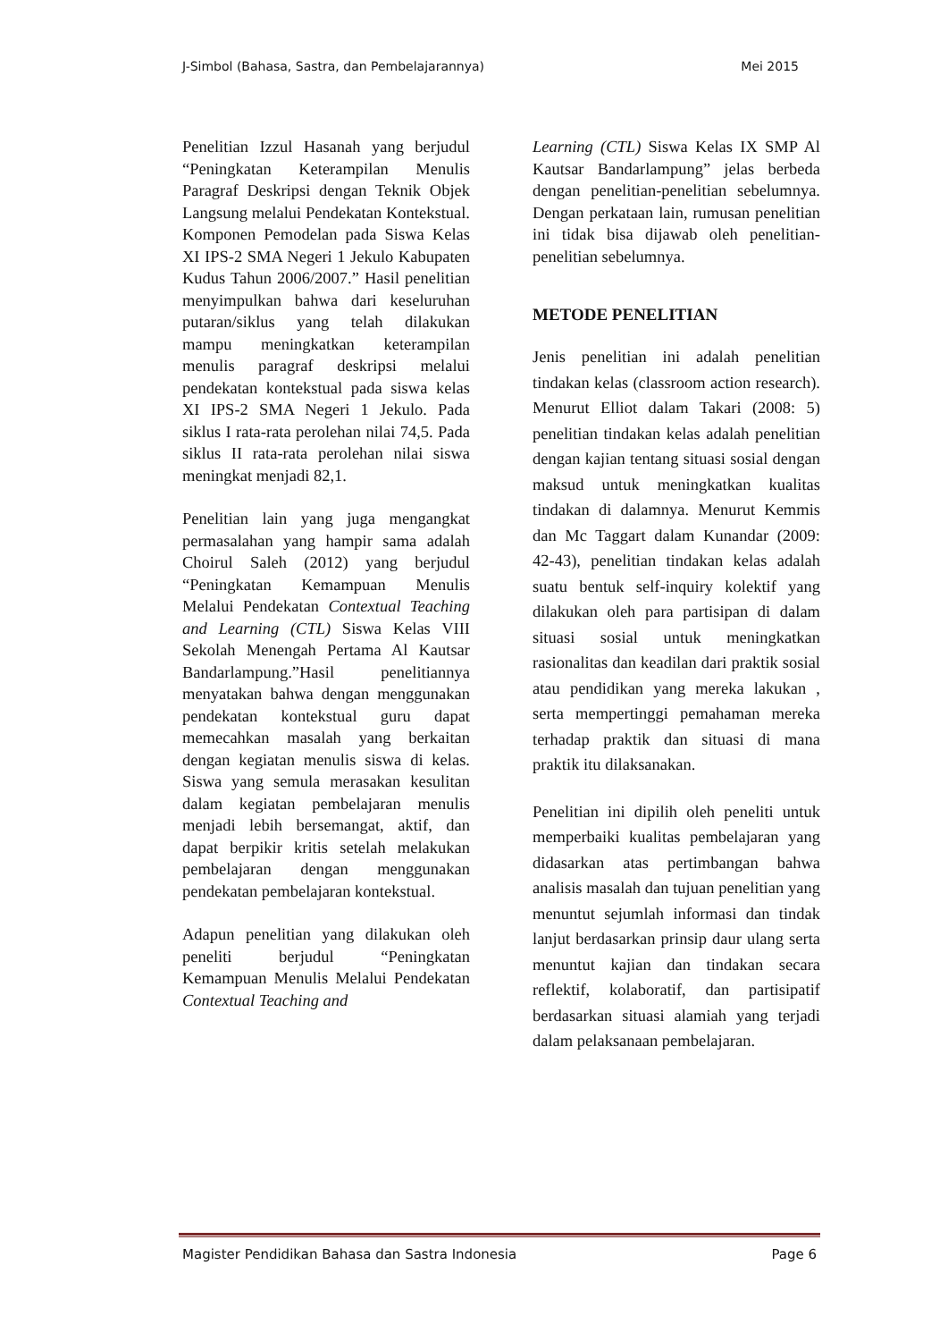J-Simbol (Bahasa, Sastra, dan Pembelajarannya) Mei 2015
Penelitian Izzul Hasanah yang berjudul “Peningkatan Keterampilan Menulis Paragraf Deskripsi dengan Teknik Objek Langsung melalui Pendekatan Kontekstual. Komponen Pemodelan pada Siswa Kelas XI IPS-2 SMA Negeri 1 Jekulo Kabupaten Kudus Tahun 2006/2007.” Hasil penelitian menyimpulkan bahwa dari keseluruhan putaran/siklus yang telah dilakukan mampu meningkatkan keterampilan menulis paragraf deskripsi melalui pendekatan kontekstual pada siswa kelas XI IPS-2 SMA Negeri 1 Jekulo. Pada siklus I rata-rata perolehan nilai 74,5. Pada siklus II rata-rata perolehan nilai siswa meningkat menjadi 82,1.
Penelitian lain yang juga mengangkat permasalahan yang hampir sama adalah Choirul Saleh (2012) yang berjudul “Peningkatan Kemampuan Menulis Melalui Pendekatan Contextual Teaching and Learning (CTL) Siswa Kelas VIII Sekolah Menengah Pertama Al Kautsar Bandarlampung.”Hasil penelitiannya menyatakan bahwa dengan menggunakan pendekatan kontekstual guru dapat memecahkan masalah yang berkaitan dengan kegiatan menulis siswa di kelas. Siswa yang semula merasakan kesulitan dalam kegiatan pembelajaran menulis menjadi lebih bersemangat, aktif, dan dapat berpikir kritis setelah melakukan pembelajaran dengan menggunakan pendekatan pembelajaran kontekstual.
Adapun penelitian yang dilakukan oleh peneliti berjudul “Peningkatan Kemampuan Menulis Melalui Pendekatan Contextual Teaching and
Learning (CTL) Siswa Kelas IX SMP Al Kautsar Bandarlampung” jelas berbeda dengan penelitian-penelitian sebelumnya. Dengan perkataan lain, rumusan penelitian ini tidak bisa dijawab oleh penelitian-penelitian sebelumnya.
METODE PENELITIAN
Jenis penelitian ini adalah penelitian tindakan kelas (classroom action research). Menurut Elliot dalam Takari (2008: 5) penelitian tindakan kelas adalah penelitian dengan kajian tentang situasi sosial dengan maksud untuk meningkatkan kualitas tindakan di dalamnya. Menurut Kemmis dan Mc Taggart dalam Kunandar (2009: 42-43), penelitian tindakan kelas adalah suatu bentuk self-inquiry kolektif yang dilakukan oleh para partisipan di dalam situasi sosial untuk meningkatkan rasionalitas dan keadilan dari praktik sosial atau pendidikan yang mereka lakukan , serta mempertinggi pemahaman mereka terhadap praktik dan situasi di mana praktik itu dilaksanakan.
Penelitian ini dipilih oleh peneliti untuk memperbaiki kualitas pembelajaran yang didasarkan atas pertimbangan bahwa analisis masalah dan tujuan penelitian yang menuntut sejumlah informasi dan tindak lanjut berdasarkan prinsip daur ulang serta menuntut kajian dan tindakan secara reflektif, kolaboratif, dan partisipatif berdasarkan situasi alamiah yang terjadi dalam pelaksanaan pembelajaran.
Magister Pendidikan Bahasa dan Sastra Indonesia Page 6